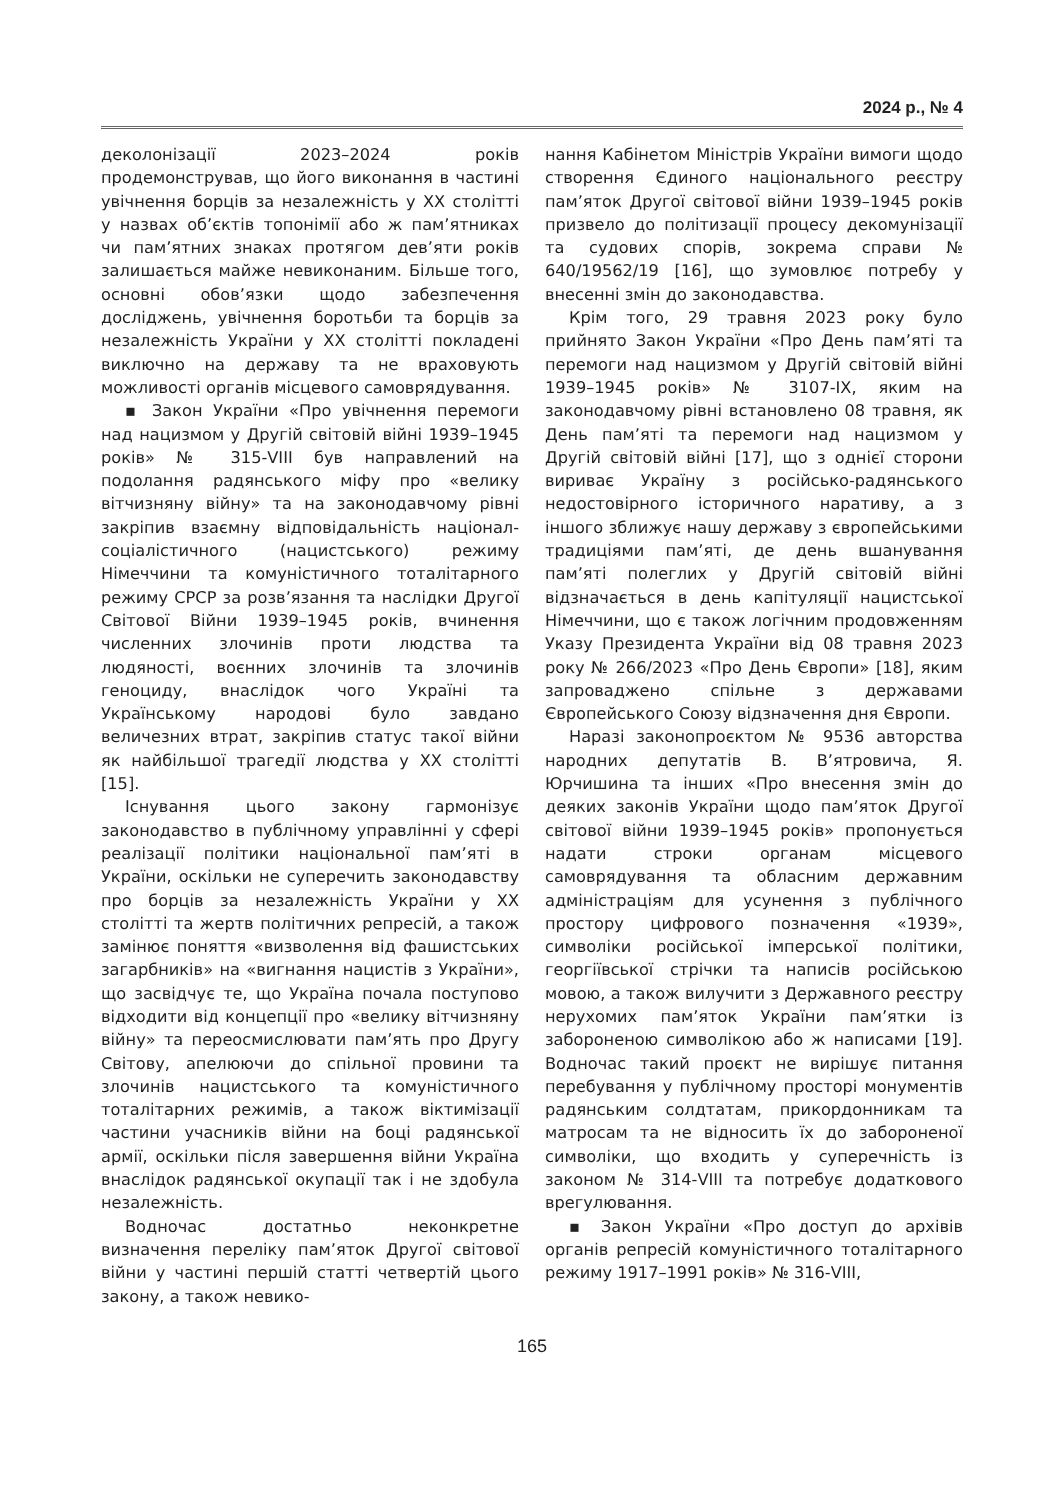2024 р., № 4
деколонізації 2023–2024 років продемонстрував, що його виконання в частині увічнення борців за незалежність у ХХ столітті у назвах об’єктів топонімії або ж пам’ятниках чи пам’ятних знаках протягом дев’яти років залишається майже невиконаним. Більше того, основні обов’язки щодо забезпечення досліджень, увічнення боротьби та борців за незалежність України у ХХ столітті покладені виключно на державу та не враховують можливості органів місцевого самоврядування.
▪ Закон України «Про увічнення перемоги над нацизмом у Другій світовій війні 1939–1945 років» № 315-VIII був направлений на подолання радянського міфу про «велику вітчизняну війну» та на законодавчому рівні закріпив взаємну відповідальність націонал-соціалістичного (нацистського) режиму Німеччини та комуністичного тоталітарного режиму СРСР за розв’язання та наслідки Другої Світової Війни 1939–1945 років, вчинення численних злочинів проти людства та людяності, воєнних злочинів та злочинів геноциду, внаслідок чого Україні та Українському народові було завдано величезних втрат, закріпив статус такої війни як найбільшої трагедії людства у ХХ столітті [15].
Існування цього закону гармонізує законодавство в публічному управлінні у сфері реалізації політики національної пам’яті в України, оскільки не суперечить законодавству про борців за незалежність України у ХХ столітті та жертв політичних репресій, а також замінює поняття «визволення від фашистських загарбників» на «вигнання нацистів з України», що засвідчує те, що Україна почала поступово відходити від концепції про «велику вітчизняну війну» та переосмислювати пам’ять про Другу Світову, апелюючи до спільної провини та злочинів нацистського та комуністичного тоталітарних режимів, а також віктимізації частини учасників війни на боці радянської армії, оскільки після завершення війни Україна внаслідок радянської окупації так і не здобула незалежність.
Водночас достатньо неконкретне визначення переліку пам’яток Другої світової війни у частині першій статті четвертій цього закону, а також невико-
нання Кабінетом Міністрів України вимоги щодо створення Єдиного національного реєстру пам’яток Другої світової війни 1939–1945 років призвело до політизації процесу декомунізації та судових спорів, зокрема справи № 640/19562/19 [16], що зумовлює потребу у внесенні змін до законодавства.
Крім того, 29 травня 2023 року було прийнято Закон України «Про День пам’яті та перемоги над нацизмом у Другій світовій війні 1939–1945 років» № 3107-IX, яким на законодавчому рівні встановлено 08 травня, як День пам’яті та перемоги над нацизмом у Другій світовій війні [17], що з однієї сторони вириває Україну з російсько-радянського недостовірного історичного наративу, а з іншого зближує нашу державу з європейськими традиціями пам’яті, де день вшанування пам’яті полеглих у Другій світовій війні відзначається в день капітуляції нацистської Німеччини, що є також логічним продовженням Указу Президента України від 08 травня 2023 року № 266/2023 «Про День Європи» [18], яким запроваджено спільне з державами Європейського Союзу відзначення дня Європи.
Наразі законопроєктом № 9536 авторства народних депутатів В. В’ятровича, Я. Юрчишина та інших «Про внесення змін до деяких законів України щодо пам’яток Другої світової війни 1939–1945 років» пропонується надати строки органам місцевого самоврядування та обласним державним адміністраціям для усунення з публічного простору цифрового позначення «1939», символіки російської імперської політики, георгіївської стрічки та написів російською мовою, а також вилучити з Державного реєстру нерухомих пам’яток України пам’ятки із забороненою символікою або ж написами [19]. Водночас такий проєкт не вирішує питання перебування у публічному просторі монументів радянським солдтатам, прикордонникам та матросам та не відносить їх до забороненої символіки, що входить у суперечність із законом № 314-VIII та потребує додаткового врегулювання.
▪ Закон України «Про доступ до архівів органів репресій комуністичного тоталітарного режиму 1917–1991 років» № 316-VIII,
165